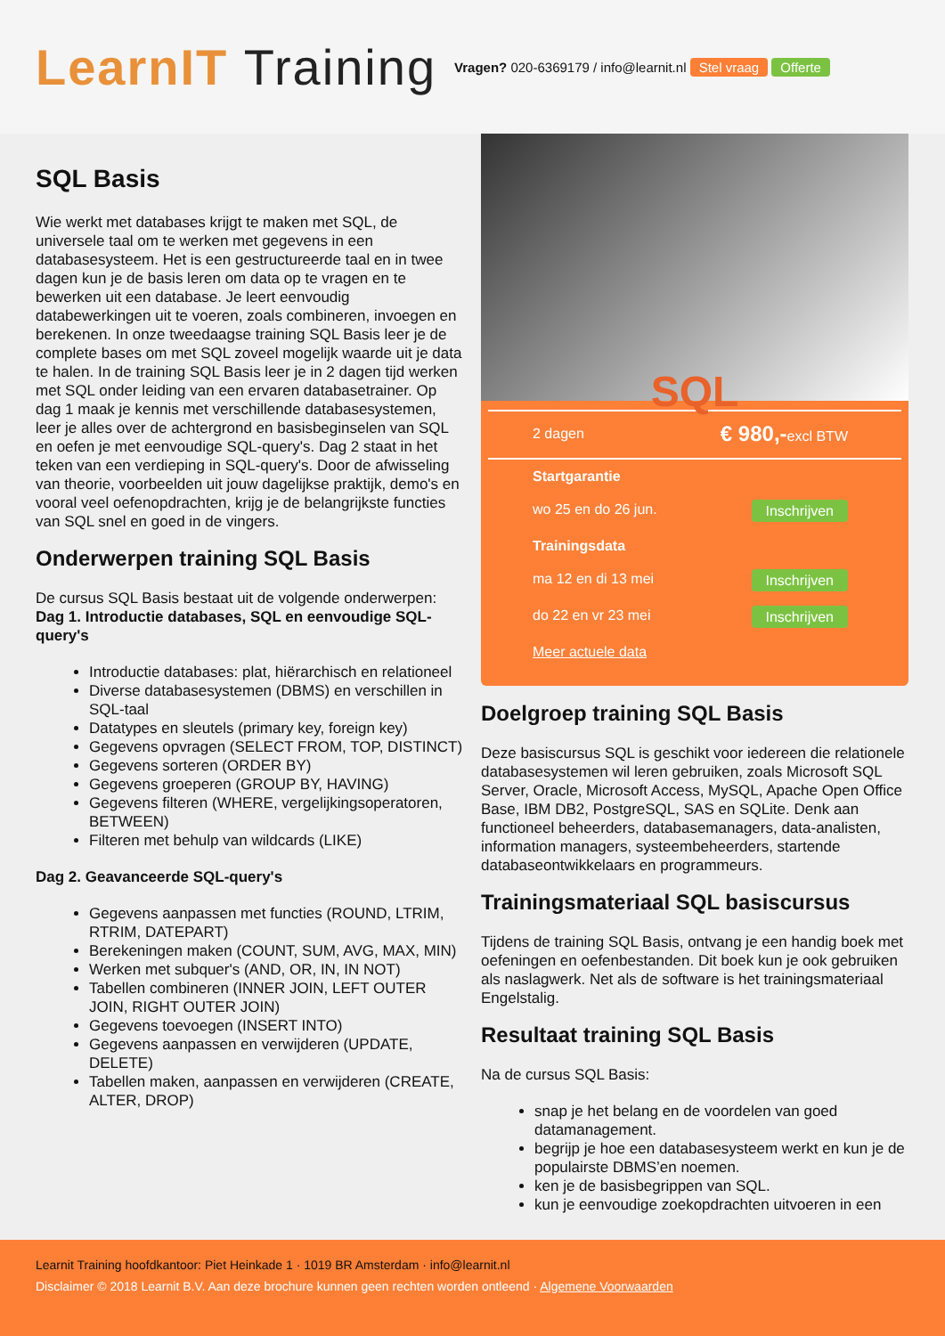LearnIT Training
Vragen? 020-6369179 / info@learnit.nl Stel vraag Offerte
SQL Basis
Wie werkt met databases krijgt te maken met SQL, de universele taal om te werken met gegevens in een databasesysteem. Het is een gestructureerde taal en in twee dagen kun je de basis leren om data op te vragen en te bewerken uit een database. Je leert eenvoudig databewerkingen uit te voeren, zoals combineren, invoegen en berekenen. In onze tweedaagse training SQL Basis leer je de complete bases om met SQL zoveel mogelijk waarde uit je data te halen. In de training SQL Basis leer je in 2 dagen tijd werken met SQL onder leiding van een ervaren databasetrainer. Op dag 1 maak je kennis met verschillende databasesystemen, leer je alles over de achtergrond en basisbeginselen van SQL en oefen je met eenvoudige SQL-query's. Dag 2 staat in het teken van een verdieping in SQL-query's. Door de afwisseling van theorie, voorbeelden uit jouw dagelijkse praktijk, demo's en vooral veel oefenopdrachten, krijg je de belangrijkste functies van SQL snel en goed in de vingers.
Onderwerpen training SQL Basis
De cursus SQL Basis bestaat uit de volgende onderwerpen:
Dag 1. Introductie databases, SQL en eenvoudige SQL-query's
Introductie databases: plat, hiërarchisch en relationeel
Diverse databasesystemen (DBMS) en verschillen in SQL-taal
Datatypes en sleutels (primary key, foreign key)
Gegevens opvragen (SELECT FROM, TOP, DISTINCT)
Gegevens sorteren (ORDER BY)
Gegevens groeperen (GROUP BY, HAVING)
Gegevens filteren (WHERE, vergelijkingsoperatoren, BETWEEN)
Filteren met behulp van wildcards (LIKE)
Dag 2. Geavanceerde SQL-query's
Gegevens aanpassen met functies (ROUND, LTRIM, RTRIM, DATEPART)
Berekeningen maken (COUNT, SUM, AVG, MAX, MIN)
Werken met subquer's (AND, OR, IN, IN NOT)
Tabellen combineren (INNER JOIN, LEFT OUTER JOIN, RIGHT OUTER JOIN)
Gegevens toevoegen (INSERT INTO)
Gegevens aanpassen en verwijderen (UPDATE, DELETE)
Tabellen maken, aanpassen en verwijderen (CREATE, ALTER, DROP)
SQL
2 dagen € 980,-excl BTW
Startgarantie
wo 25 en do 26 jun. Inschrijven
Trainingsdata
ma 12 en di 13 mei Inschrijven
do 22 en vr 23 mei Inschrijven
Meer actuele data
Doelgroep training SQL Basis
Deze basiscursus SQL is geschikt voor iedereen die relationele databasesystemen wil leren gebruiken, zoals Microsoft SQL Server, Oracle, Microsoft Access, MySQL, Apache Open Office Base, IBM DB2, PostgreSQL, SAS en SQLite. Denk aan functioneel beheerders, databasemanagers, data-analisten, information managers, systeembeheerders, startende databaseontwikkelaars en programmeurs.
Trainingsmateriaal SQL basiscursus
Tijdens de training SQL Basis, ontvang je een handig boek met oefeningen en oefenbestanden. Dit boek kun je ook gebruiken als naslagwerk. Net als de software is het trainingsmateriaal Engelstalig.
Resultaat training SQL Basis
Na de cursus SQL Basis:
snap je het belang en de voordelen van goed datamanagement.
begrijp je hoe een databasesysteem werkt en kun je de populairste DBMS’en noemen.
ken je de basisbegrippen van SQL.
kun je eenvoudige zoekopdrachten uitvoeren in een
Learnit Training hoofdkantoor: Piet Heinkade 1 · 1019 BR Amsterdam · info@learnit.nl
Disclaimer © 2018 Learnit B.V. Aan deze brochure kunnen geen rechten worden ontleend · Algemene Voorwaarden